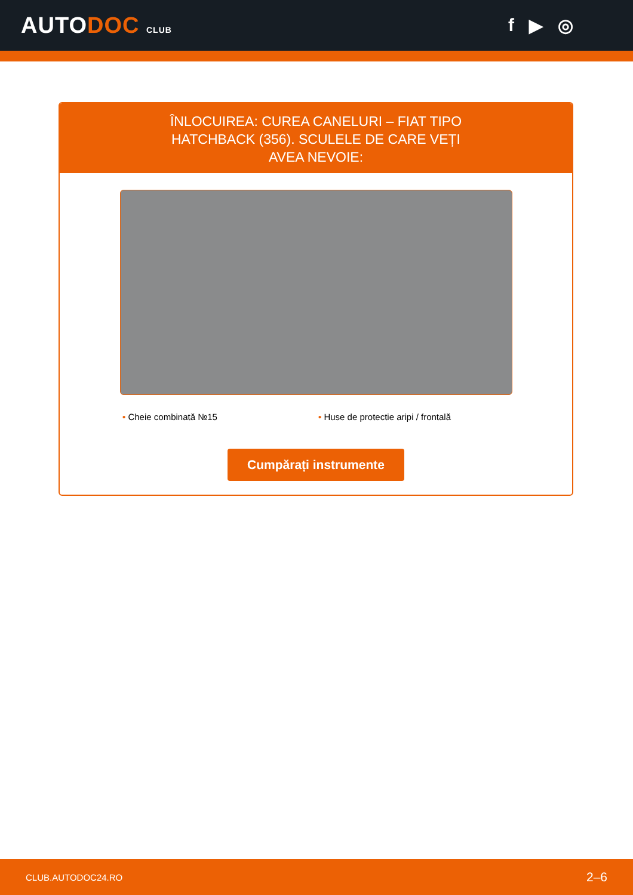AUTODOC CLUB
f ▶ ◎
ÎNLOCUIREA: CUREA CANELURI – FIAT TIPO HATCHBACK (356). SCULELE DE CARE VEȚI AVEA NEVOIE:
• Cheie combinată №15 • Huse de protectie aripi / frontală
Cumpărați instrumente
CLUB.AUTODOC24.RO 2–6